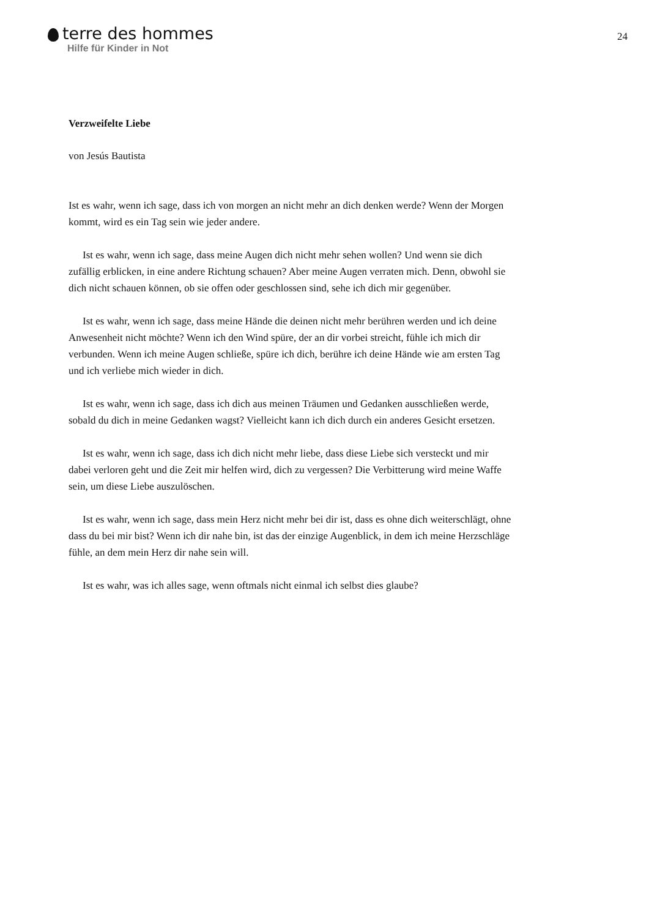terre des hommes
Hilfe für Kinder in Not
24
Verzweifelte Liebe
von Jesús Bautista
Ist es wahr, wenn ich sage, dass ich von morgen an nicht mehr an dich denken werde? Wenn der Morgen kommt, wird es ein Tag sein wie jeder andere.
Ist es wahr, wenn ich sage, dass meine Augen dich nicht mehr sehen wollen? Und wenn sie dich zufällig erblicken, in eine andere Richtung schauen? Aber meine Augen verraten mich. Denn, obwohl sie dich nicht schauen können, ob sie offen oder geschlossen sind, sehe ich dich mir gegenüber.
Ist es wahr, wenn ich sage, dass meine Hände die deinen nicht mehr berühren werden und ich deine Anwesenheit nicht möchte? Wenn ich den Wind spüre, der an dir vorbei streicht, fühle ich mich dir verbunden. Wenn ich meine Augen schließe, spüre ich dich, berühre ich deine Hände wie am ersten Tag und ich verliebe mich wieder in dich.
Ist es wahr, wenn ich sage, dass ich dich aus meinen Träumen und Gedanken ausschließen werde, sobald du dich in meine Gedanken wagst? Vielleicht kann ich dich durch ein anderes Gesicht ersetzen.
Ist es wahr, wenn ich sage, dass ich dich nicht mehr liebe, dass diese Liebe sich versteckt und mir dabei verloren geht und die Zeit mir helfen wird, dich zu vergessen? Die Verbitterung wird meine Waffe sein, um diese Liebe auszulöschen.
Ist es wahr, wenn ich sage, dass mein Herz nicht mehr bei dir ist, dass es ohne dich weiterschlägt, ohne dass du bei mir bist? Wenn ich dir nahe bin, ist das der einzige Augenblick, in dem ich meine Herzschläge fühle, an dem mein Herz dir nahe sein will.
Ist es wahr, was ich alles sage, wenn oftmals nicht einmal ich selbst dies glaube?